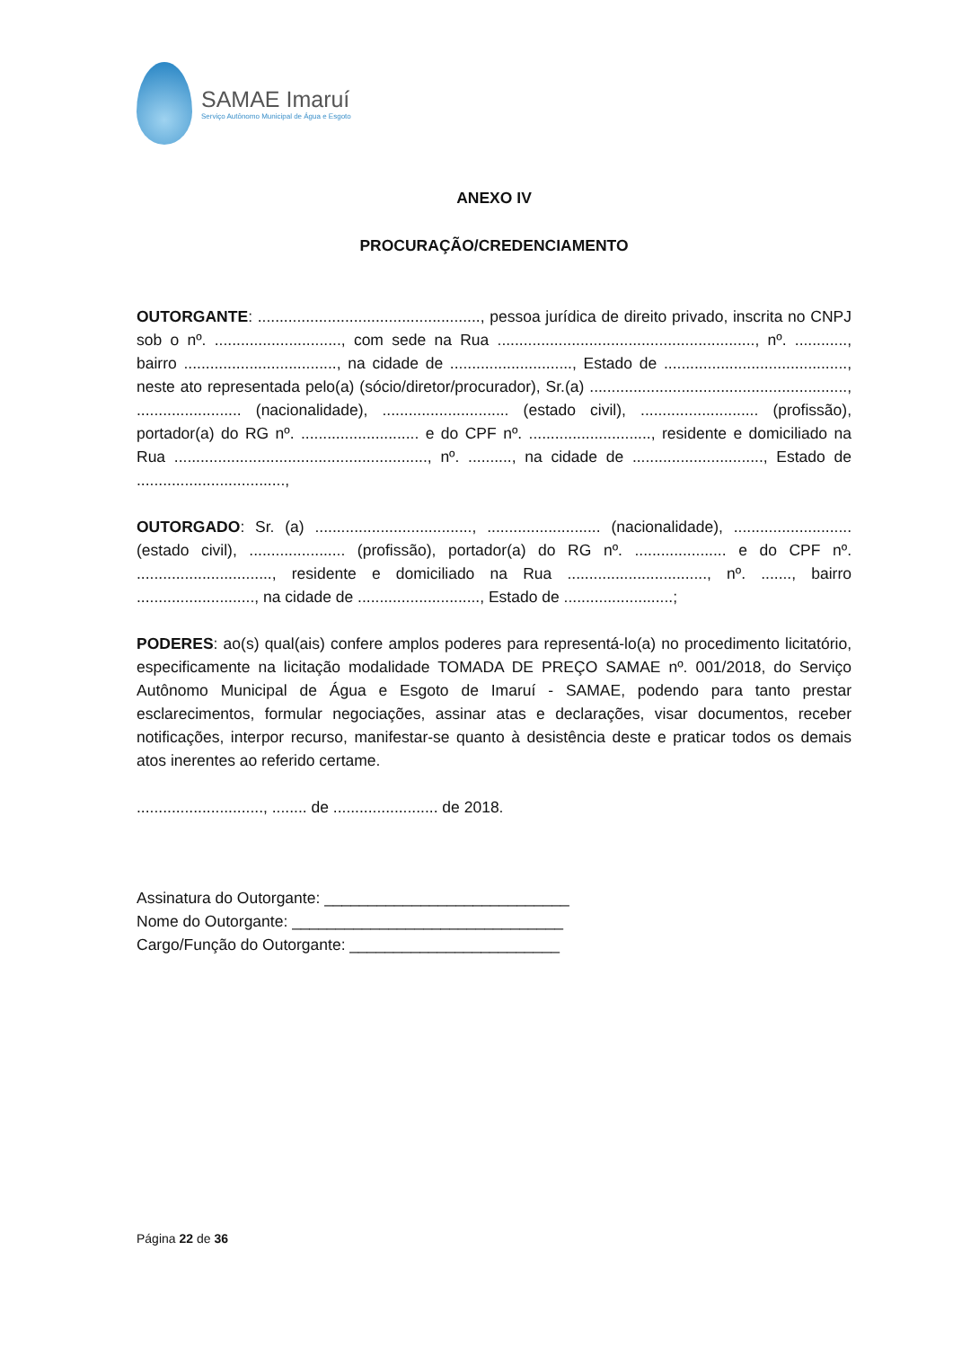SAMAE Imaruí
Serviço Autônomo Municipal de Água e Esgoto
ANEXO IV
PROCURAÇÃO/CREDENCIAMENTO
OUTORGANTE: ..................................................., pessoa jurídica de direito privado, inscrita no CNPJ sob o nº. ............................., com sede na Rua ..........................................................., nº. ............, bairro ..................................., na cidade de ............................, Estado de .........................................., neste ato representada pelo(a) (sócio/diretor/procurador), Sr.(a) ..........................................................., ........................ (nacionalidade), ............................. (estado civil), ........................... (profissão), portador(a) do RG nº. ........................... e do CPF nº. ............................, residente e domiciliado na Rua .........................................................., nº. .........., na cidade de .............................., Estado de ..................................,
OUTORGADO: Sr. (a) ...................................., .......................... (nacionalidade), ........................... (estado civil), ...................... (profissão), portador(a) do RG nº. ..................... e do CPF nº. ..............................., residente e domiciliado na Rua ................................, nº. ......., bairro ..........................., na cidade de ............................, Estado de .........................;
PODERES: ao(s) qual(ais) confere amplos poderes para representá-lo(a) no procedimento licitatório, especificamente na licitação modalidade TOMADA DE PREÇO SAMAE nº. 001/2018, do Serviço Autônomo Municipal de Água e Esgoto de Imaruí - SAMAE, podendo para tanto prestar esclarecimentos, formular negociações, assinar atas e declarações, visar documentos, receber notificações, interpor recurso, manifestar-se quanto à desistência deste e praticar todos os demais atos inerentes ao referido certame.
............................., ........ de ........................ de 2018.
Assinatura do Outorgante: ____________________________
Nome do Outorgante: _______________________________
Cargo/Função do Outorgante: ________________________
Página 22 de 36